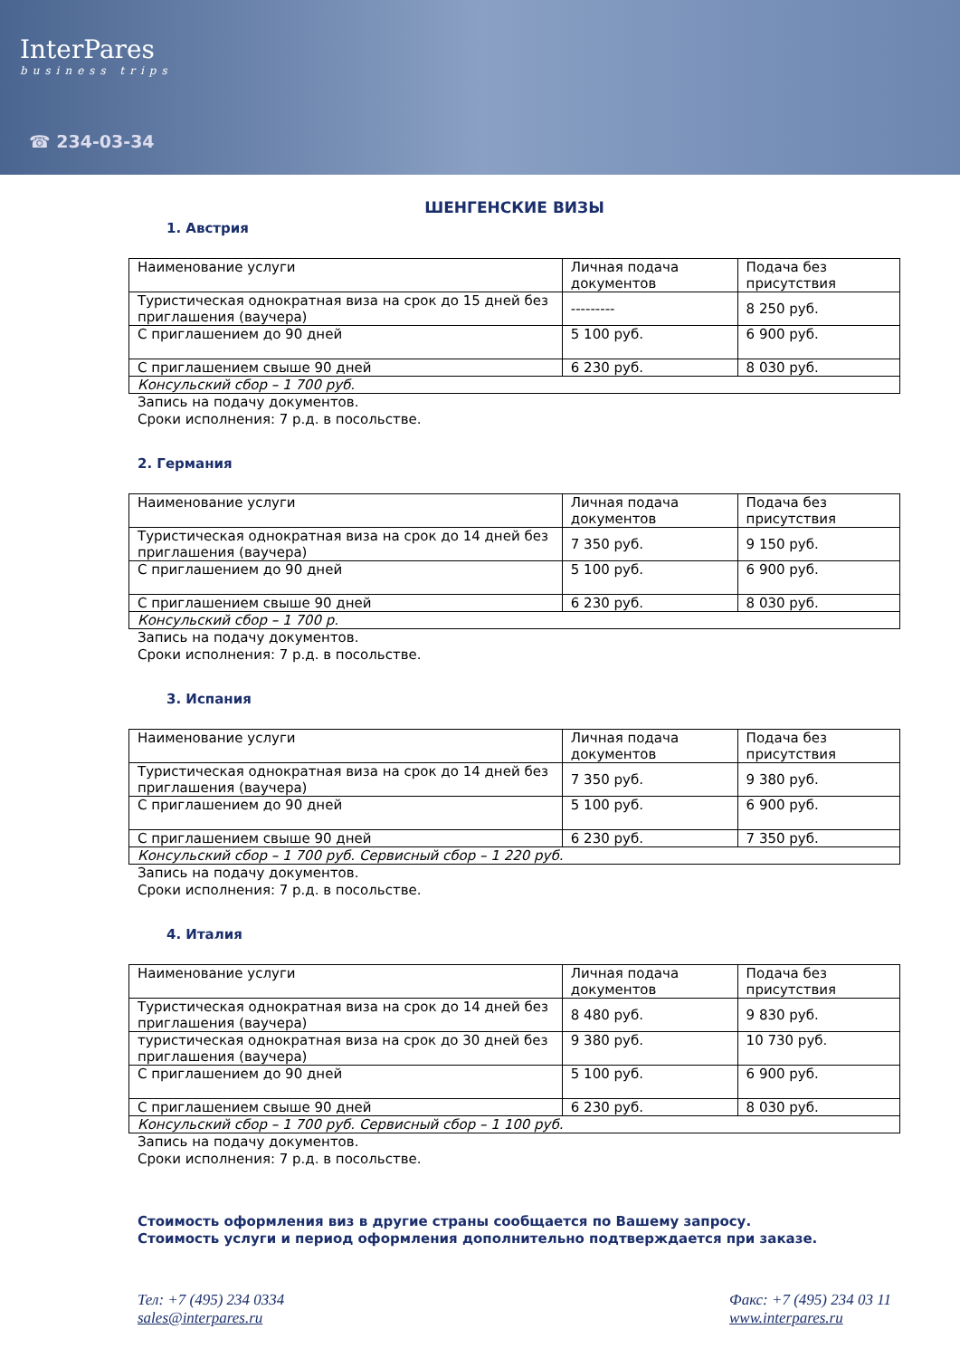InterPares
business trips
☎ 234-03-34
ШЕНГЕНСКИЕ ВИЗЫ
1. Австрия
| Наименование услуги | Личная подача документов | Подача без присутствия |
| Туристическая однократная виза на срок до 15 дней без приглашения (ваучера) | --------- | 8 250 руб. |
| С приглашением до 90 дней | 5 100 руб. | 6 900 руб. |
| С приглашением свыше 90 дней | 6 230 руб. | 8 030 руб. |
| Консульский сбор – 1 700 руб. | | |
Запись на подачу документов.
Сроки исполнения: 7 р.д. в посольстве.
2. Германия
| Наименование услуги | Личная подача документов | Подача без присутствия |
| Туристическая однократная виза на срок до 14 дней без приглашения (ваучера) | 7 350 руб. | 9 150 руб. |
| С приглашением до 90 дней | 5 100 руб. | 6 900 руб. |
| С приглашением свыше 90 дней | 6 230 руб. | 8 030 руб. |
| Консульский сбор – 1 700 р. | | |
Запись на подачу документов.
Сроки исполнения: 7 р.д. в посольстве.
3. Испания
| Наименование услуги | Личная подача документов | Подача без присутствия |
| Туристическая однократная виза на срок до 14 дней без приглашения (ваучера) | 7 350 руб. | 9 380 руб. |
| С приглашением до 90 дней | 5 100 руб. | 6 900 руб. |
| С приглашением свыше 90 дней | 6 230 руб. | 7 350 руб. |
| Консульский сбор – 1 700 руб. Сервисный сбор – 1 220 руб. | | |
Запись на подачу документов.
Сроки исполнения: 7 р.д. в посольстве.
4. Италия
| Наименование услуги | Личная подача документов | Подача без присутствия |
| Туристическая однократная виза на срок до 14 дней без приглашения (ваучера) | 8 480 руб. | 9 830 руб. |
| туристическая однократная виза на срок до 30 дней без приглашения (ваучера) | 9 380 руб. | 10 730 руб. |
| С приглашением до 90 дней | 5 100 руб. | 6 900 руб. |
| С приглашением свыше 90 дней | 6 230 руб. | 8 030 руб. |
| Консульский сбор – 1 700 руб. Сервисный сбор – 1 100 руб. | | |
Запись на подачу документов.
Сроки исполнения: 7 р.д. в посольстве.
Стоимость оформления виз в другие страны сообщается по Вашему запросу.
Стоимость услуги и период оформления дополнительно подтверждается при заказе.
Тел: +7 (495) 234 0334
sales@interpares.ru
Факс: +7 (495) 234 03 11
www.interpares.ru